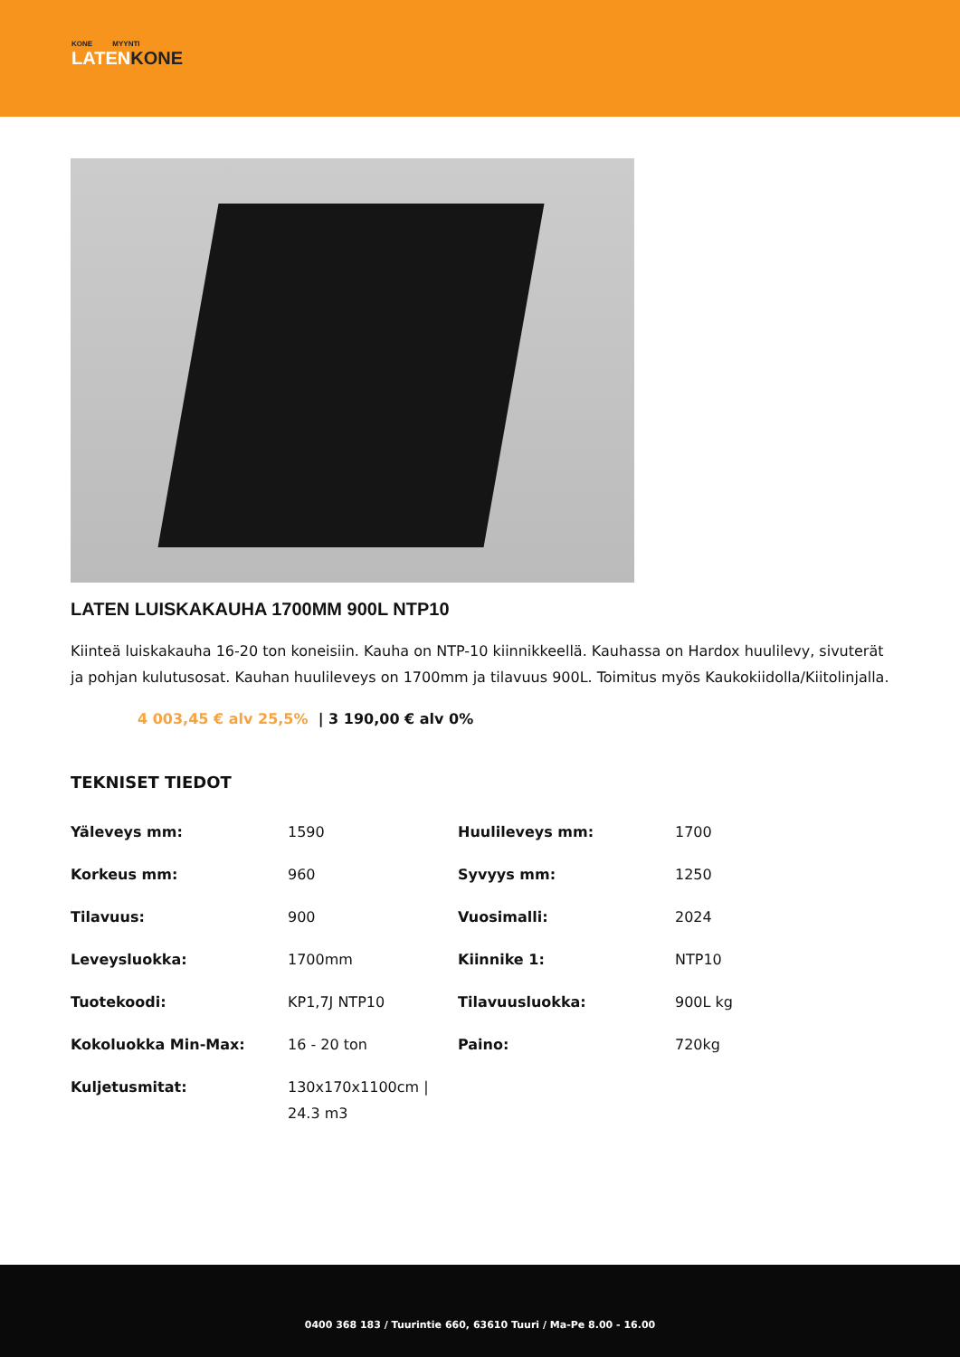KONE MYYNTI
LATENKONE
LATEN LUISKAKAUHA 1700MM 900L NTP10
Kiinteä luiskakauha 16-20 ton koneisiin. Kauha on NTP-10 kiinnikkeellä. Kauhassa on Hardox huulilevy, sivuterät ja pohjan kulutusosat. Kauhan huulileveys on 1700mm ja tilavuus 900L. Toimitus myös Kaukokiidolla/Kiitolinjalla.
4 003,45 € alv 25,5% | 3 190,00 € alv 0%
TEKNISET TIEDOT
| Yäleveys mm: | 1590 | Huulileveys mm: | 1700 |
| Korkeus mm: | 960 | Syvyys mm: | 1250 |
| Tilavuus: | 900 | Vuosimalli: | 2024 |
| Leveysluokka: | 1700mm | Kiinnike 1: | NTP10 |
| Tuotekoodi: | KP1,7J NTP10 | Tilavuusluokka: | 900L kg |
| Kokoluokka Min-Max: | 16 - 20 ton | Paino: | 720kg |
| Kuljetusmitat: | 130x170x1100cm / 24.3 m3 | | |
0400 368 183 / Tuurintie 660, 63610 Tuuri / Ma-Pe 8.00 - 16.00